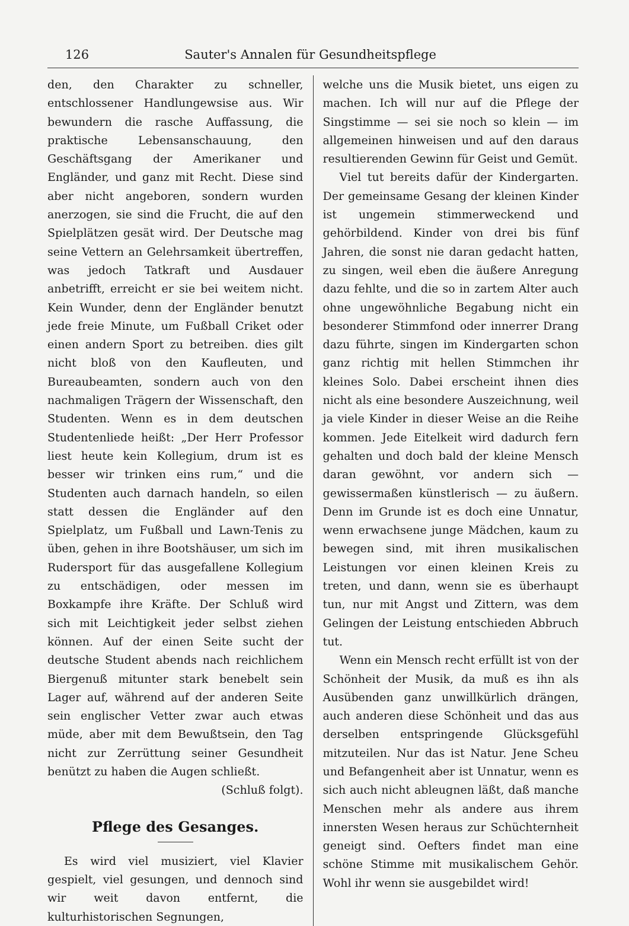126 Sauter's Annalen für Gesundheitspflege
den, den Charakter zu schneller, entschlossener Handlungewsise aus. Wir bewundern die rasche Auffassung, die praktische Lebensanschauung, den Geschäftsgang der Amerikaner und Engländer, und ganz mit Recht. Diese sind aber nicht angeboren, sondern wurden anerzogen, sie sind die Frucht, die auf den Spielplätzen gesät wird. Der Deutsche mag seine Vettern an Gelehrsamkeit übertreffen, was jedoch Tatkraft und Ausdauer anbetrifft, erreicht er sie bei weitem nicht. Kein Wunder, denn der Engländer benutzt jede freie Minute, um Fußball Criket oder einen andern Sport zu betreiben. dies gilt nicht bloß von den Kaufleuten, und Bureaubeamten, sondern auch von den nachmaligen Trägern der Wissenschaft, den Studenten. Wenn es in dem deutschen Studentenliede heißt: „Der Herr Professor liest heute kein Kollegium, drum ist es besser wir trinken eins rum,“ und die Studenten auch darnach handeln, so eilen statt dessen die Engländer auf den Spielplatz, um Fußball und Lawn-Tenis zu üben, gehen in ihre Bootshäuser, um sich im Rudersport für das ausgefallene Kollegium zu entschädigen, oder messen im Boxkampfe ihre Kräfte. Der Schluß wird sich mit Leichtigkeit jeder selbst ziehen können. Auf der einen Seite sucht der deutsche Student abends nach reichlichem Biergenuß mitunter stark benebelt sein Lager auf, während auf der anderen Seite sein englischer Vetter zwar auch etwas müde, aber mit dem Bewußtsein, den Tag nicht zur Zerrüttung seiner Gesundheit benützt zu haben die Augen schließt.
(Schluß folgt).
Pflege des Gesanges.
Es wird viel musiziert, viel Klavier gespielt, viel gesungen, und dennoch sind wir weit davon entfernt, die kulturhistorischen Segnungen,
welche uns die Musik bietet, uns eigen zu machen. Ich will nur auf die Pflege der Singstimme — sei sie noch so klein — im allgemeinen hinweisen und auf den daraus resultierenden Gewinn für Geist und Gemüt.
Viel tut bereits dafür der Kindergarten. Der gemeinsame Gesang der kleinen Kinder ist ungemein stimmerweckend und gehörbildend. Kinder von drei bis fünf Jahren, die sonst nie daran gedacht hatten, zu singen, weil eben die äußere Anregung dazu fehlte, und die so in zartem Alter auch ohne ungewöhnliche Begabung nicht ein besonderer Stimmfond oder innerrer Drang dazu führte, singen im Kindergarten schon ganz richtig mit hellen Stimmchen ihr kleines Solo. Dabei erscheint ihnen dies nicht als eine besondere Auszeichnung, weil ja viele Kinder in dieser Weise an die Reihe kommen. Jede Eitelkeit wird dadurch fern gehalten und doch bald der kleine Mensch daran gewöhnt, vor andern sich — gewissermaßen künstlerisch — zu äußern. Denn im Grunde ist es doch eine Unnatur, wenn erwachsene junge Mädchen, kaum zu bewegen sind, mit ihren musikalischen Leistungen vor einen kleinen Kreis zu treten, und dann, wenn sie es überhaupt tun, nur mit Angst und Zittern, was dem Gelingen der Leistung entschieden Abbruch tut.
Wenn ein Mensch recht erfüllt ist von der Schönheit der Musik, da muß es ihn als Ausübenden ganz unwillkürlich drängen, auch anderen diese Schönheit und das aus derselben entspringende Glücksgefühl mitzuteilen. Nur das ist Natur. Jene Scheu und Befangenheit aber ist Unnatur, wenn es sich auch nicht ableugnen läßt, daß manche Menschen mehr als andere aus ihrem innersten Wesen heraus zur Schüchternheit geneigt sind. Oefters findet man eine schöne Stimme mit musikalischem Gehör. Wohl ihr wenn sie ausgebildet wird!